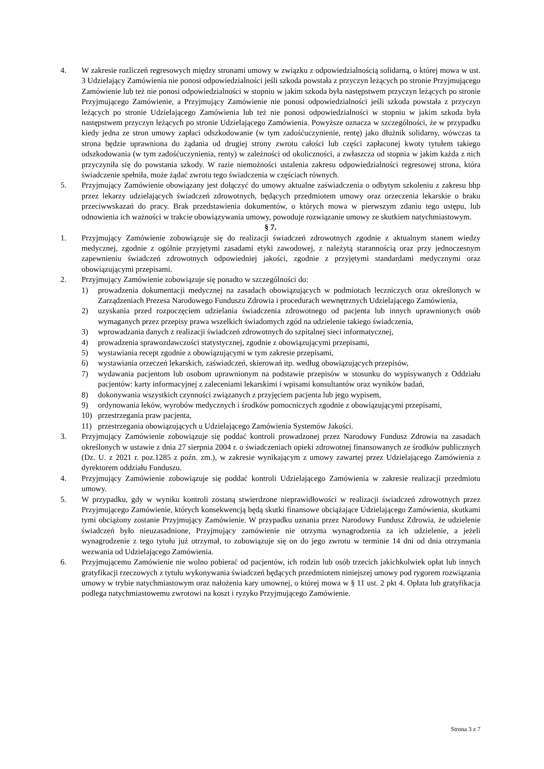4. W zakresie rozliczeń regresowych między stronami umowy w związku z odpowiedzialnością solidarną, o której mowa w ust. 3 Udzielający Zamówienia nie ponosi odpowiedzialności jeśli szkoda powstała z przyczyn leżących po stronie Przyjmującego Zamówienie lub też nie ponosi odpowiedzialności w stopniu w jakim szkoda była następstwem przyczyn leżących po stronie Przyjmującego Zamówienie, a Przyjmujący Zamówienie nie ponosi odpowiedzialności jeśli szkoda powstała z przyczyn leżących po stronie Udzielającego Zamówienia lub też nie ponosi odpowiedzialności w stopniu w jakim szkoda była następstwem przyczyn leżących po stronie Udzielającego Zamówienia. Powyższe oznacza w szczególności, że w przypadku kiedy jedna ze stron umowy zapłaci odszkodowanie (w tym zadośćuczynienie, rentę) jako dłużnik solidarny, wówczas ta strona będzie uprawniona do żądania od drugiej strony zwrotu całości lub części zapłaconej kwoty tytułem takiego odszkodowania (w tym zadośćuczynienia, renty) w zależności od okoliczności, a zwłaszcza od stopnia w jakim każda z nich przyczyniła się do powstania szkody. W razie niemożności ustalenia zakresu odpowiedzialności regresowej strona, która świadczenie spełniła, może żądać zwrotu tego świadczenia w częściach równych.
5. Przyjmujący Zamówienie obowiązany jest dołączyć do umowy aktualne zaświadczenia o odbytym szkoleniu z zakresu bhp przez lekarzy udzielających świadczeń zdrowotnych, będących przedmiotem umowy oraz orzeczenia lekarskie o braku przeciwwskazań do pracy. Brak przedstawienia dokumentów, o których mowa w pierwszym zdaniu tego ustępu, lub odnowienia ich ważności w trakcie obowiązywania umowy, powoduje rozwiązanie umowy ze skutkiem natychmiastowym.
§ 7.
1. Przyjmujący Zamówienie zobowiązuje się do realizacji świadczeń zdrowotnych zgodnie z aktualnym stanem wiedzy medycznej, zgodnie z ogólnie przyjętymi zasadami etyki zawodowej, z należytą starannością oraz przy jednoczesnym zapewnieniu świadczeń zdrowotnych odpowiedniej jakości, zgodnie z przyjętymi standardami medycznymi oraz obowiązującymi przepisami.
2. Przyjmujący Zamówienie zobowiązuje się ponadto w szczególności do:
1) prowadzenia dokumentacji medycznej na zasadach obowiązujących w podmiotach leczniczych oraz określonych w Zarządzeniach Prezesa Narodowego Funduszu Zdrowia i procedurach wewnętrznych Udzielającego Zamówienia,
2) uzyskania przed rozpoczęciem udzielania świadczenia zdrowotnego od pacjenta lub innych uprawnionych osób wymaganych przez przepisy prawa wszelkich świadomych zgód na udzielenie takiego świadczenia,
3) wprowadzania danych z realizacji świadczeń zdrowotnych do szpitalnej sieci informatycznej,
4) prowadzenia sprawozdawczości statystycznej, zgodnie z obowiązującymi przepisami,
5) wystawiania recept zgodnie z obowiązującymi w tym zakresie przepisami,
6) wystawiania orzeczeń lekarskich, zaświadczeń, skierowań itp. według obowiązujących przepisów,
7) wydawania pacjentom lub osobom uprawnionym na podstawie przepisów w stosunku do wypisywanych z Oddziału pacjentów: karty informacyjnej z zaleceniami lekarskimi i wpisami konsultantów oraz wyników badań,
8) dokonywania wszystkich czynności związanych z przyjęciem pacjenta lub jego wypisem,
9) ordynowania leków, wyrobów medycznych i środków pomocniczych zgodnie z obowiązującymi przepisami,
10) przestrzegania praw pacjenta,
11) przestrzegania obowiązujących u Udzielającego Zamówienia Systemów Jakości.
3. Przyjmujący Zamówienie zobowiązuje się poddać kontroli prowadzonej przez Narodowy Fundusz Zdrowia na zasadach określonych w ustawie z dnia 27 sierpnia 2004 r. o świadczeniach opieki zdrowotnej finansowanych ze środków publicznych (Dz. U. z 2021 r. poz.1285 z poźn. zm.), w zakresie wynikającym z umowy zawartej przez Udzielającego Zamówienia z dyrektorem oddziału Funduszu.
4. Przyjmujący Zamówienie zobowiązuje się poddać kontroli Udzielającego Zamówienia w zakresie realizacji przedmiotu umowy.
5. W przypadku, gdy w wyniku kontroli zostaną stwierdzone nieprawidłowości w realizacji świadczeń zdrowotnych przez Przyjmującego Zamówienie, których konsekwencją będą skutki finansowe obciążające Udzielającego Zamówienia, skutkami tymi obciążony zostanie Przyjmujący Zamówienie. W przypadku uznania przez Narodowy Fundusz Zdrowia, że udzielenie świadczeń było nieuzasadnione, Przyjmujący zamówienie nie otrzyma wynagrodzenia za ich udzielenie, a jeżeli wynagrodzenie z tego tytułu już otrzymał, to zobowiązuje się on do jego zwrotu w terminie 14 dni od dnia otrzymania wezwania od Udzielającego Zamówienia.
6. Przyjmującemu Zamówienie nie wolno pobierać od pacjentów, ich rodzin lub osób trzecich jakichkolwiek opłat lub innych gratyfikacji rzeczowych z tytułu wykonywania świadczeń będących przedmiotem niniejszej umowy pod rygorem rozwiązania umowy w trybie natychmiastowym oraz nałożenia kary umownej, o której mowa w § 11 ust. 2 pkt 4. Opłata lub gratyfikacja podlega natychmiastowemu zwrotowi na koszt i ryzyko Przyjmującego Zamówienie.
Strona 3 z 7